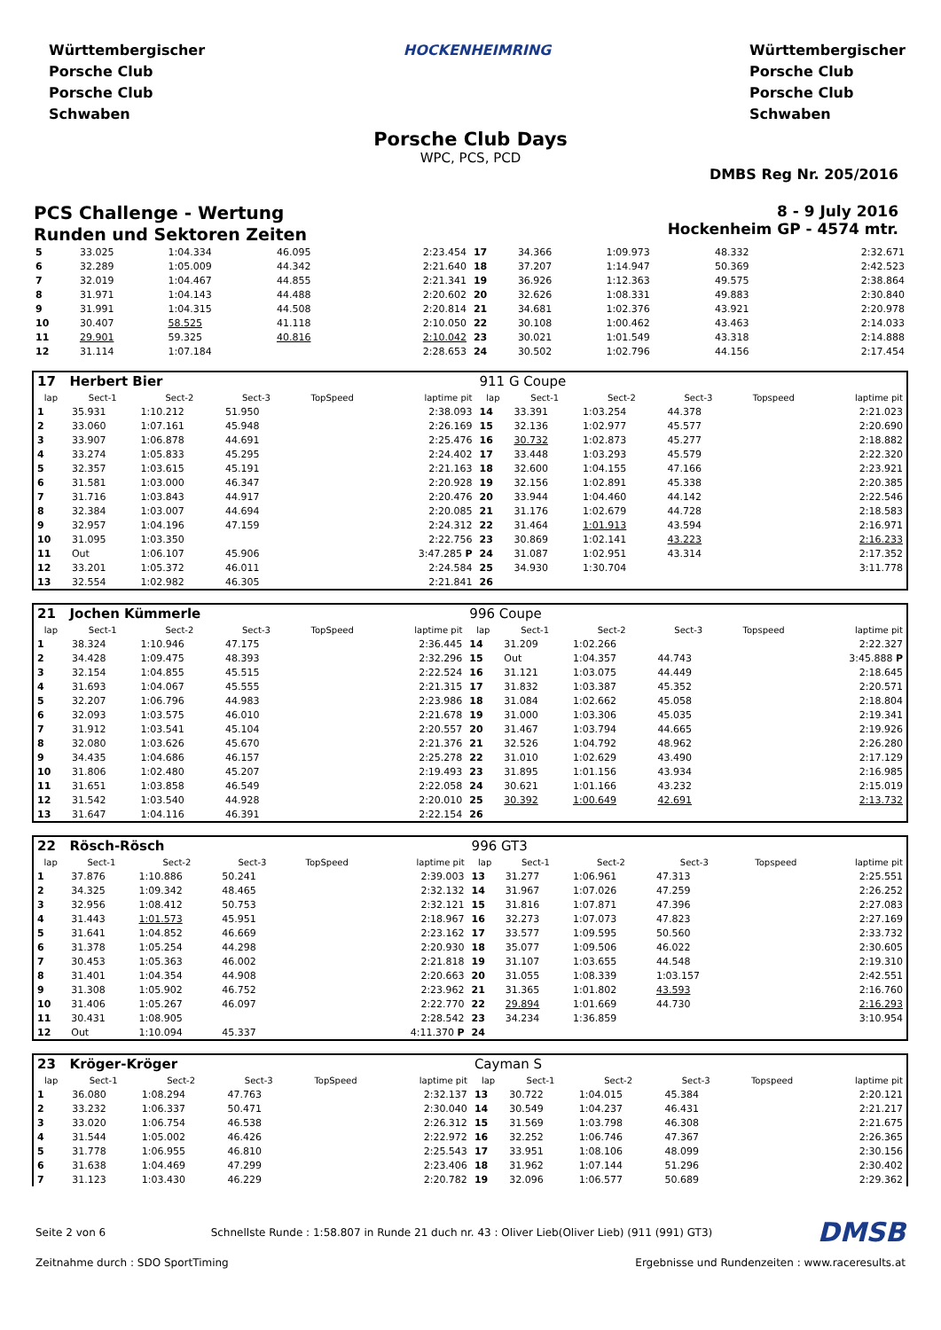Württembergischer
Porsche Club
Porsche Club
Schwaben
HOCKENHEIMRING Württembergischer
Porsche Club
Porsche Club
Schwaben
Porsche Club Days
WPC, PCS, PCD
DMBS Reg Nr. 205/2016
PCS Challenge - Wertung
Runden und Sektoren Zeiten
8 - 9 July 2016
Hockenheim GP - 4574 mtr.
| 5 | 33.025 | 1:04.334 | 46.095 | 2:23.454 | 17 | 34.366 | 1:09.973 | 48.332 | 2:32.671 |
| 6 | 32.289 | 1:05.009 | 44.342 | 2:21.640 | 18 | 37.207 | 1:14.947 | 50.369 | 2:42.523 |
| 7 | 32.019 | 1:04.467 | 44.855 | 2:21.341 | 19 | 36.926 | 1:12.363 | 49.575 | 2:38.864 |
| 8 | 31.971 | 1:04.143 | 44.488 | 2:20.602 | 20 | 32.626 | 1:08.331 | 49.883 | 2:30.840 |
| 9 | 31.991 | 1:04.315 | 44.508 | 2:20.814 | 21 | 34.681 | 1:02.376 | 43.921 | 2:20.978 |
| 10 | 30.407 | 58.525 | 41.118 | 2:10.050 | 22 | 30.108 | 1:00.462 | 43.463 | 2:14.033 |
| 11 | 29.901 | 59.325 | 40.816 | 2:10.042 | 23 | 30.021 | 1:01.549 | 43.318 | 2:14.888 |
| 12 | 31.114 | 1:07.184 | | 2:28.653 | 24 | 30.502 | 1:02.796 | 44.156 | 2:17.454 |
| 17 Herbert Bier | | | | | | 911 G Coupe | | | | | |
| lap | Sect-1 | Sect-2 | Sect-3 | TopSpeed | laptime pit | lap | Sect-1 | Sect-2 | Sect-3 | Topspeed | laptime pit |
| 1 | 35.931 | 1:10.212 | 51.950 | | 2:38.093 | 14 | 33.391 | 1:03.254 | 44.378 | | 2:21.023 |
| 2 | 33.060 | 1:07.161 | 45.948 | | 2:26.169 | 15 | 32.136 | 1:02.977 | 45.577 | | 2:20.690 |
| 3 | 33.907 | 1:06.878 | 44.691 | | 2:25.476 | 16 | 30.732 | 1:02.873 | 45.277 | | 2:18.882 |
| 4 | 33.274 | 1:05.833 | 45.295 | | 2:24.402 | 17 | 33.448 | 1:03.293 | 45.579 | | 2:22.320 |
| 5 | 32.357 | 1:03.615 | 45.191 | | 2:21.163 | 18 | 32.600 | 1:04.155 | 47.166 | | 2:23.921 |
| 6 | 31.581 | 1:03.000 | 46.347 | | 2:20.928 | 19 | 32.156 | 1:02.891 | 45.338 | | 2:20.385 |
| 7 | 31.716 | 1:03.843 | 44.917 | | 2:20.476 | 20 | 33.944 | 1:04.460 | 44.142 | | 2:22.546 |
| 8 | 32.384 | 1:03.007 | 44.694 | | 2:20.085 | 21 | 31.176 | 1:02.679 | 44.728 | | 2:18.583 |
| 9 | 32.957 | 1:04.196 | 47.159 | | 2:24.312 | 22 | 31.464 | 1:01.913 | 43.594 | | 2:16.971 |
| 10 | 31.095 | 1:03.350 | | | 2:22.756 | 23 | 30.869 | 1:02.141 | 43.223 | | 2:16.233 |
| 11 | Out | 1:06.107 | 45.906 | | 3:47.285 P | 24 | 31.087 | 1:02.951 | 43.314 | | 2:17.352 |
| 12 | 33.201 | 1:05.372 | 46.011 | | 2:24.584 | 25 | 34.930 | 1:30.704 | | | 3:11.778 |
| 13 | 32.554 | 1:02.982 | 46.305 | | 2:21.841 | 26 | | | | | |
| 21 Jochen Kümmerle | | | | | | 996 Coupe | | | | | |
| lap | Sect-1 | Sect-2 | Sect-3 | TopSpeed | laptime pit | lap | Sect-1 | Sect-2 | Sect-3 | Topspeed | laptime pit |
| 1 | 38.324 | 1:10.946 | 47.175 | | 2:36.445 | 14 | 31.209 | 1:02.266 | | | 2:22.327 |
| 2 | 34.428 | 1:09.475 | 48.393 | | 2:32.296 | 15 | Out | 1:04.357 | 44.743 | | 3:45.888 P |
| 3 | 32.154 | 1:04.855 | 45.515 | | 2:22.524 | 16 | 31.121 | 1:03.075 | 44.449 | | 2:18.645 |
| 4 | 31.693 | 1:04.067 | 45.555 | | 2:21.315 | 17 | 31.832 | 1:03.387 | 45.352 | | 2:20.571 |
| 5 | 32.207 | 1:06.796 | 44.983 | | 2:23.986 | 18 | 31.084 | 1:02.662 | 45.058 | | 2:18.804 |
| 6 | 32.093 | 1:03.575 | 46.010 | | 2:21.678 | 19 | 31.000 | 1:03.306 | 45.035 | | 2:19.341 |
| 7 | 31.912 | 1:03.541 | 45.104 | | 2:20.557 | 20 | 31.467 | 1:03.794 | 44.665 | | 2:19.926 |
| 8 | 32.080 | 1:03.626 | 45.670 | | 2:21.376 | 21 | 32.526 | 1:04.792 | 48.962 | | 2:26.280 |
| 9 | 34.435 | 1:04.686 | 46.157 | | 2:25.278 | 22 | 31.010 | 1:02.629 | 43.490 | | 2:17.129 |
| 10 | 31.806 | 1:02.480 | 45.207 | | 2:19.493 | 23 | 31.895 | 1:01.156 | 43.934 | | 2:16.985 |
| 11 | 31.651 | 1:03.858 | 46.549 | | 2:22.058 | 24 | 30.621 | 1:01.166 | 43.232 | | 2:15.019 |
| 12 | 31.542 | 1:03.540 | 44.928 | | 2:20.010 | 25 | 30.392 | 1:00.649 | 42.691 | | 2:13.732 |
| 13 | 31.647 | 1:04.116 | 46.391 | | 2:22.154 | 26 | | | | | |
| 22 Rösch-Rösch | | | | | | 996 GT3 | | | | | |
| lap | Sect-1 | Sect-2 | Sect-3 | TopSpeed | laptime pit | lap | Sect-1 | Sect-2 | Sect-3 | Topspeed | laptime pit |
| 1 | 37.876 | 1:10.886 | 50.241 | | 2:39.003 | 13 | 31.277 | 1:06.961 | 47.313 | | 2:25.551 |
| 2 | 34.325 | 1:09.342 | 48.465 | | 2:32.132 | 14 | 31.967 | 1:07.026 | 47.259 | | 2:26.252 |
| 3 | 32.956 | 1:08.412 | 50.753 | | 2:32.121 | 15 | 31.816 | 1:07.871 | 47.396 | | 2:27.083 |
| 4 | 31.443 | 1:01.573 | 45.951 | | 2:18.967 | 16 | 32.273 | 1:07.073 | 47.823 | | 2:27.169 |
| 5 | 31.641 | 1:04.852 | 46.669 | | 2:23.162 | 17 | 33.577 | 1:09.595 | 50.560 | | 2:33.732 |
| 6 | 31.378 | 1:05.254 | 44.298 | | 2:20.930 | 18 | 35.077 | 1:09.506 | 46.022 | | 2:30.605 |
| 7 | 30.453 | 1:05.363 | 46.002 | | 2:21.818 | 19 | 31.107 | 1:03.655 | 44.548 | | 2:19.310 |
| 8 | 31.401 | 1:04.354 | 44.908 | | 2:20.663 | 20 | 31.055 | 1:08.339 | 1:03.157 | | 2:42.551 |
| 9 | 31.308 | 1:05.902 | 46.752 | | 2:23.962 | 21 | 31.365 | 1:01.802 | 43.593 | | 2:16.760 |
| 10 | 31.406 | 1:05.267 | 46.097 | | 2:22.770 | 22 | 29.894 | 1:01.669 | 44.730 | | 2:16.293 |
| 11 | 30.431 | 1:08.905 | | | 2:28.542 | 23 | 34.234 | 1:36.859 | | | 3:10.954 |
| 12 | Out | 1:10.094 | 45.337 | | 4:11.370 P | 24 | | | | | |
| 23 Kröger-Kröger | | | | | | Cayman S | | | | | |
| lap | Sect-1 | Sect-2 | Sect-3 | TopSpeed | laptime pit | lap | Sect-1 | Sect-2 | Sect-3 | Topspeed | laptime pit |
| 1 | 36.080 | 1:08.294 | 47.763 | | 2:32.137 | 13 | 30.722 | 1:04.015 | 45.384 | | 2:20.121 |
| 2 | 33.232 | 1:06.337 | 50.471 | | 2:30.040 | 14 | 30.549 | 1:04.237 | 46.431 | | 2:21.217 |
| 3 | 33.020 | 1:06.754 | 46.538 | | 2:26.312 | 15 | 31.569 | 1:03.798 | 46.308 | | 2:21.675 |
| 4 | 31.544 | 1:05.002 | 46.426 | | 2:22.972 | 16 | 32.252 | 1:06.746 | 47.367 | | 2:26.365 |
| 5 | 31.778 | 1:06.955 | 46.810 | | 2:25.543 | 17 | 33.951 | 1:08.106 | 48.099 | | 2:30.156 |
| 6 | 31.638 | 1:04.469 | 47.299 | | 2:23.406 | 18 | 31.962 | 1:07.144 | 51.296 | | 2:30.402 |
| 7 | 31.123 | 1:03.430 | 46.229 | | 2:20.782 | 19 | 32.096 | 1:06.577 | 50.689 | | 2:29.362 |
Seite 2 von 6 Schnellste Runde : 1:58.807 in Runde 21 duch nr. 43 : Oliver Lieb(Oliver Lieb) (911 (991) GT3) DMSB
Zeitnahme durch : SDO SportTiming Ergebnisse und Rundenzeiten : www.raceresults.at